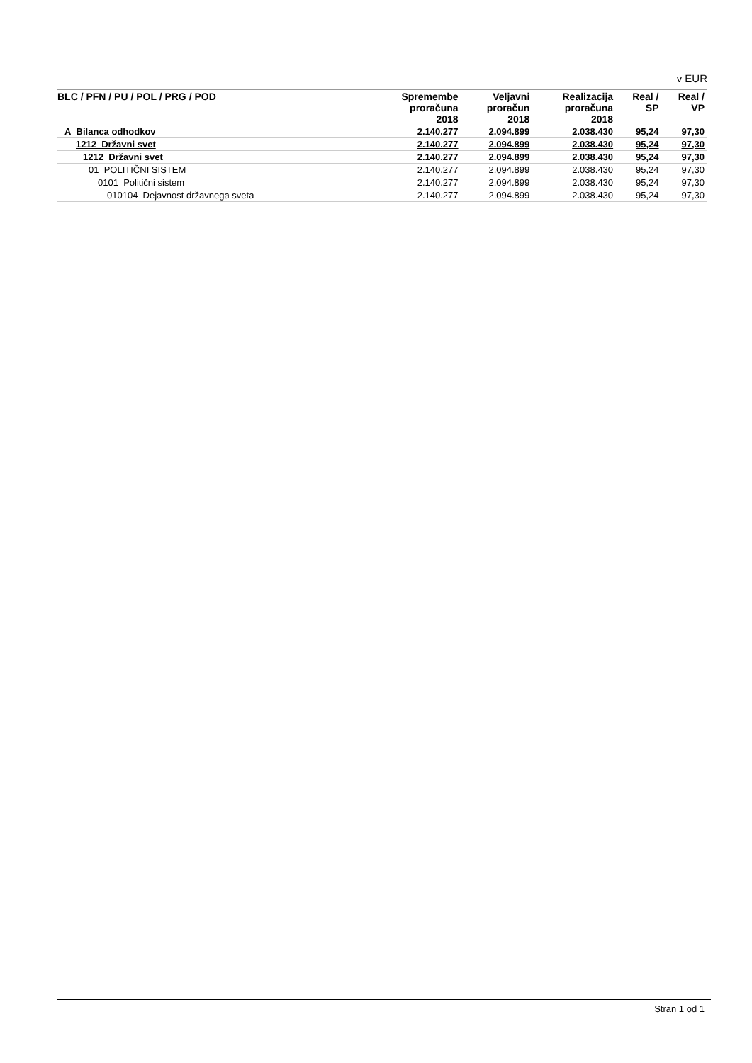v EUR
| BLC / PFN / PU / POL / PRG / POD | Spremembe proračuna 2018 | Veljavni proračun 2018 | Realizacija proračuna 2018 | Real / SP | Real / VP |
| --- | --- | --- | --- | --- | --- |
| A Bilanca odhodkov | 2.140.277 | 2.094.899 | 2.038.430 | 95,24 | 97,30 |
| 1212 Državni svet | 2.140.277 | 2.094.899 | 2.038.430 | 95,24 | 97,30 |
| 1212 Državni svet | 2.140.277 | 2.094.899 | 2.038.430 | 95,24 | 97,30 |
| 01 POLITIČNI SISTEM | 2.140.277 | 2.094.899 | 2.038.430 | 95,24 | 97,30 |
| 0101 Politični sistem | 2.140.277 | 2.094.899 | 2.038.430 | 95,24 | 97,30 |
| 010104 Dejavnost državnega sveta | 2.140.277 | 2.094.899 | 2.038.430 | 95,24 | 97,30 |
Stran 1 od 1